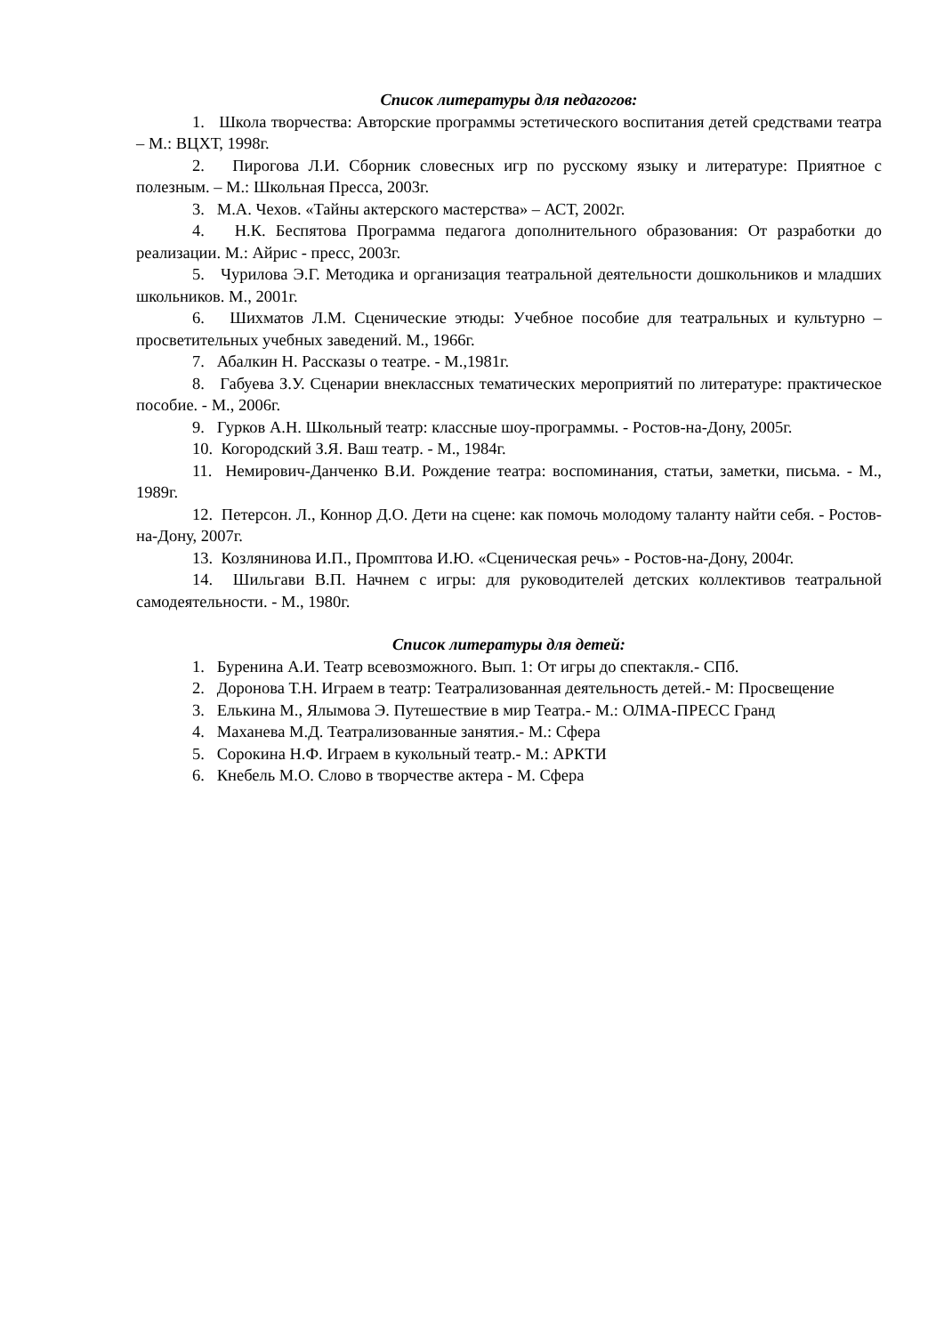Список литературы для педагогов:
1. Школа творчества: Авторские программы эстетического воспитания детей средствами театра – М.: ВЦХТ, 1998г.
2. Пирогова Л.И. Сборник словесных игр по русскому языку и литературе: Приятное с полезным. – М.: Школьная Пресса, 2003г.
3. М.А. Чехов. «Тайны актерского мастерства» – АСТ, 2002г.
4. Н.К. Беспятова Программа педагога дополнительного образования: От разработки до реализации. М.: Айрис - пресс, 2003г.
5. Чурилова Э.Г. Методика и организация театральной деятельности дошкольников и младших школьников. М., 2001г.
6. Шихматов Л.М. Сценические этюды: Учебное пособие для театральных и культурно – просветительных учебных заведений. М., 1966г.
7. Абалкин Н. Рассказы о театре. - М.,1981г.
8. Габуева З.У. Сценарии внеклассных тематических мероприятий по литературе: практическое пособие. - М., 2006г.
9. Гурков А.Н. Школьный театр: классные шоу-программы. - Ростов-на-Дону, 2005г.
10. Когородский З.Я. Ваш театр. - М., 1984г.
11. Немирович-Данченко В.И. Рождение театра: воспоминания, статьи, заметки, письма. - М., 1989г.
12. Петерсон. Л., Коннор Д.О. Дети на сцене: как помочь молодому таланту найти себя. - Ростов-на-Дону, 2007г.
13. Козлянинова И.П., Промптова И.Ю. «Сценическая речь» - Ростов-на-Дону, 2004г.
14. Шильгави В.П. Начнем с игры: для руководителей детских коллективов театральной самодеятельности. - М., 1980г.
Список литературы для детей:
1. Буренина А.И. Театр всевозможного. Вып. 1: От игры до спектакля.- СПб.
2. Доронова Т.Н. Играем в театр: Театрализованная деятельность детей.- М: Просвещение
3. Елькина М., Ялымова Э. Путешествие в мир Театра.- М.: ОЛМА-ПРЕСС Гранд
4. Маханева М.Д. Театрализованные занятия.- М.: Сфера
5. Сорокина Н.Ф. Играем в кукольный театр.- М.: АРКТИ
6. Кнебель М.О. Слово в творчестве актера - М. Сфера